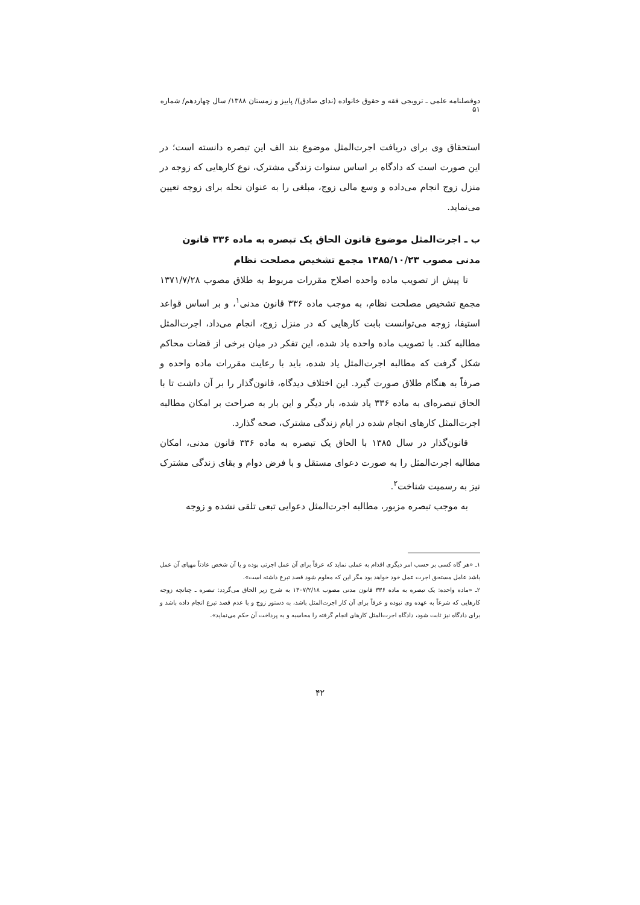دوفصلنامه علمی ـ ترویجی فقه و حقوق خانواده (ندای صادق)/ پاییز و زمستان ۱۳۸۸/ سال چهاردهم/ شماره ۵۱
استحقاق وی برای دریافت اجرت‌المثل موضوع بند الف این تبصره دانسته است؛ در این صورت است که دادگاه بر اساس سنوات زندگی مشترک، نوع کارهایی که زوجه در منزل زوج انجام می‌داده و وسع مالی زوج، مبلغی را به عنوان نحله برای زوجه تعیین می‌نماید.
ب ـ اجرت‌المثل موضوع قانون الحاق یک تبصره به ماده ۳۳۶ قانون مدنی مصوب ۱۳۸۵/۱۰/۲۳ مجمع تشخیص مصلحت نظام
تا پیش از تصویب ماده واحده اصلاح مقررات مربوط به طلاق مصوب ۱۳۷۱/۷/۲۸ مجمع تشخیص مصلحت نظام، به موجب ماده ۳۳۶ قانون مدنی<sup>۱</sup>، و بر اساس قواعد استیفا، زوجه می‌توانست بابت کارهایی که در منزل زوج، انجام می‌داد، اجرت‌المثل مطالبه کند. با تصویب ماده واحده یاد شده، این تفکر در میان برخی از قضات محاکم شکل گرفت که مطالبه اجرت‌المثل یاد شده، باید با رعایت مقررات ماده واحده و صرفاً به هنگام طلاق صورت گیرد. این اختلاف دیدگاه، قانون‌گذار را بر آن داشت تا با الحاق تبصره‌ای به ماده ۳۳۶ یاد شده، بار دیگر و این بار به صراحت بر امکان مطالبه اجرت‌المثل کارهای انجام شده در ایام زندگی مشترک، صحه گذارد.
قانون‌گذار در سال ۱۳۸۵ با الحاق یک تبصره به ماده ۳۳۶ قانون مدنی، امکان مطالبه اجرت‌المثل را به صورت دعوای مستقل و با فرض دوام و بقای زندگی مشترک نیز به رسمیت شناخت<sup>۲</sup>.
به موجب تبصره مزبور، مطالبه اجرت‌المثل دعوایی تبعی تلقی نشده و زوجه
۱ـ «هر گاه کسی بر حسب امر دیگری اقدام به عملی نماید که عرفاً برای آن عمل اجرتی بوده و یا آن شخص عادتاً مهیای آن عمل باشد عامل مستحق اجرت عمل خود خواهد بود مگر این که معلوم شود قصد تبرع داشته است».
۲ـ «ماده واحده: یک تبصره به ماده ۳۳۶ قانون مدنی مصوب ۱۳۰۷/۲/۱۸ به شرح زیر الحاق می‌گردد: تبصره ـ چنانچه زوجه کارهایی که شرعاً به عهده وی نبوده و عرفاً برای آن کار اجرت‌المثل باشد، به دستور زوج و با عدم قصد تبرع انجام داده باشد و برای دادگاه نیز ثابت شود، دادگاه اجرت‌المثل کارهای انجام گرفته را محاسبه و به پرداخت آن حکم می‌نماید».
۴۲